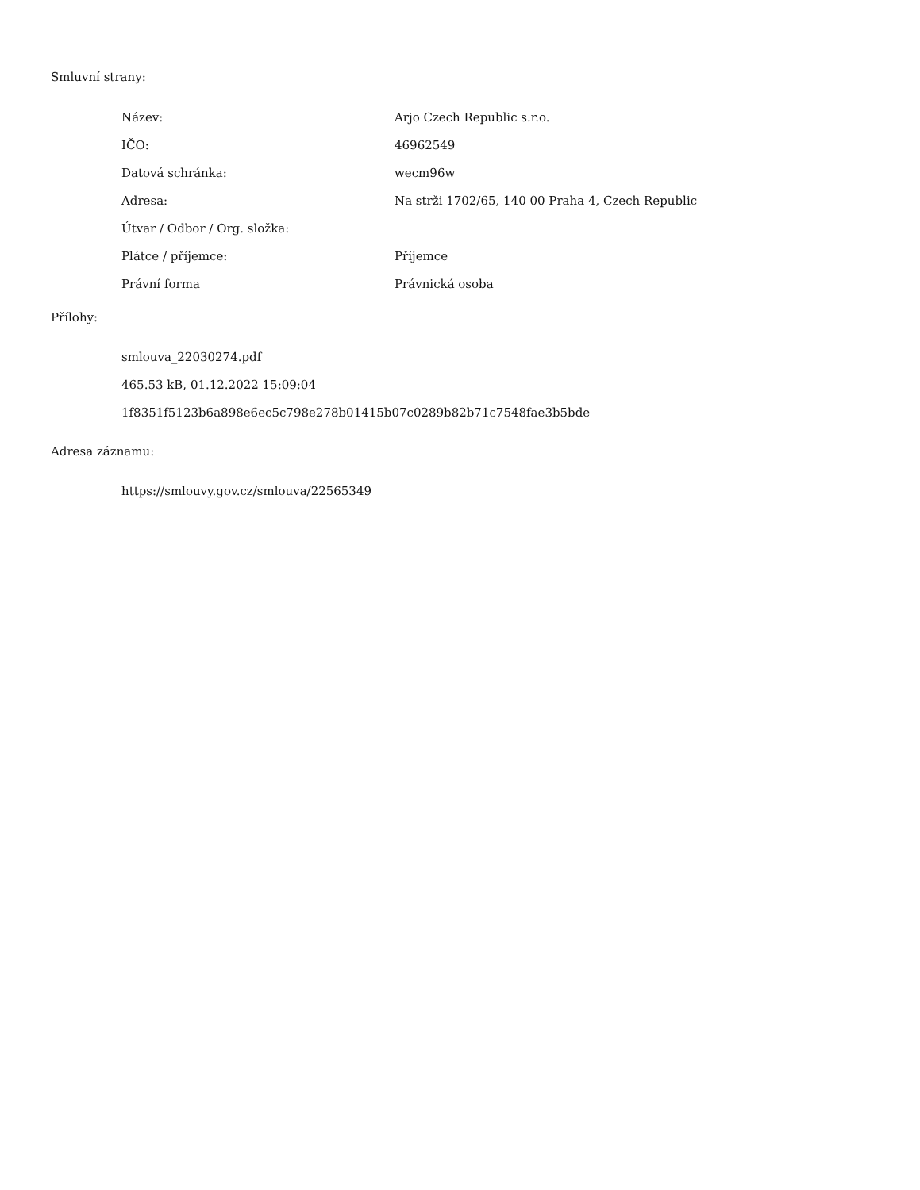Smluvní strany:
| Název: | Arjo Czech Republic s.r.o. |
| IČO: | 46962549 |
| Datová schránka: | wecm96w |
| Adresa: | Na strži 1702/65, 140 00 Praha 4, Czech Republic |
| Útvar / Odbor / Org. složka: | |
| Plátce / příjemce: | Příjemce |
| Právní forma | Právnická osoba |
Přílohy:
smlouva_22030274.pdf
465.53 kB, 01.12.2022 15:09:04
1f8351f5123b6a898e6ec5c798e278b01415b07c0289b82b71c7548fae3b5bde
Adresa záznamu:
https://smlouvy.gov.cz/smlouva/22565349